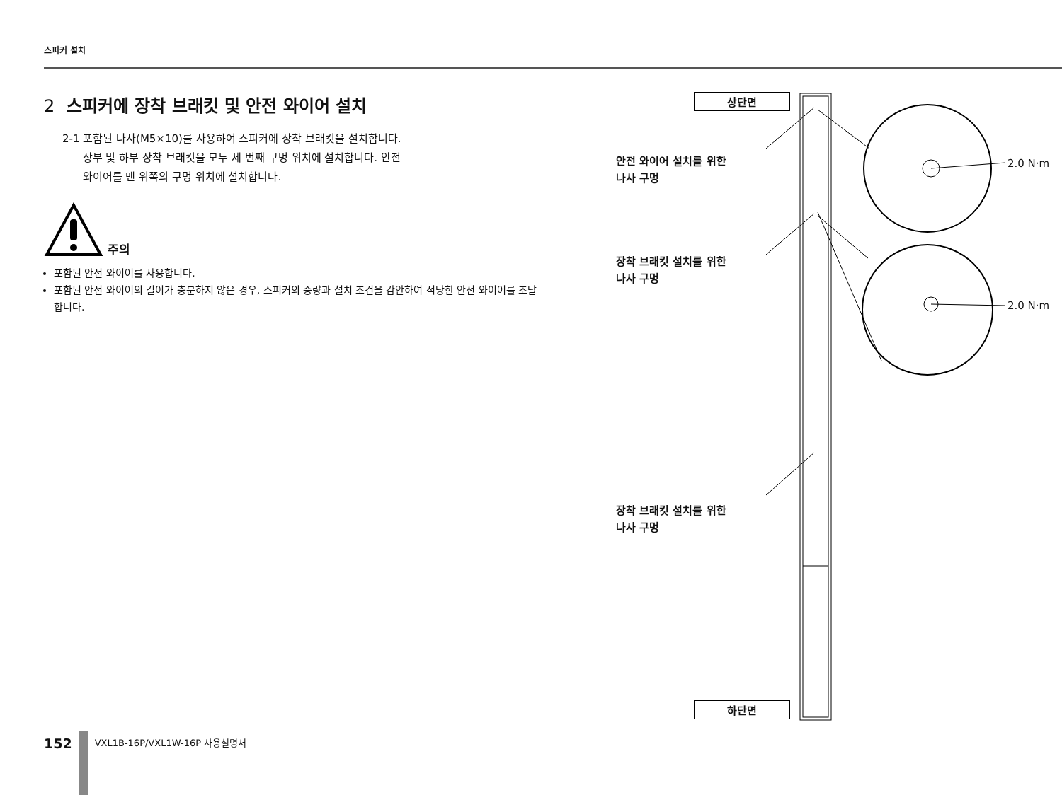스피커 설치
2 스피커에 장착 브래킷 및 안전 와이어 설치
2-1 포함된 나사(M5×10)를 사용하여 스피커에 장착 브래킷을 설치합니다.
상부 및 하부 장착 브래킷을 모두 세 번째 구멍 위치에 설치합니다. 안전
와이어를 맨 위쪽의 구멍 위치에 설치합니다.
주의
포함된 안전 와이어를 사용합니다.
포함된 안전 와이어의 길이가 충분하지 않은 경우, 스피커의 중량과 설치 조건을 감안하여 적당한 안전 와이어를 조달합니다.
상단면
안전 와이어 설치를 위한
나사 구멍
장착 브래킷 설치를 위한
나사 구멍
장착 브래킷 설치를 위한
나사 구멍
2.0 N·m
2.0 N·m
하단면
152
VXL1B-16P/VXL1W-16P 사용설명서